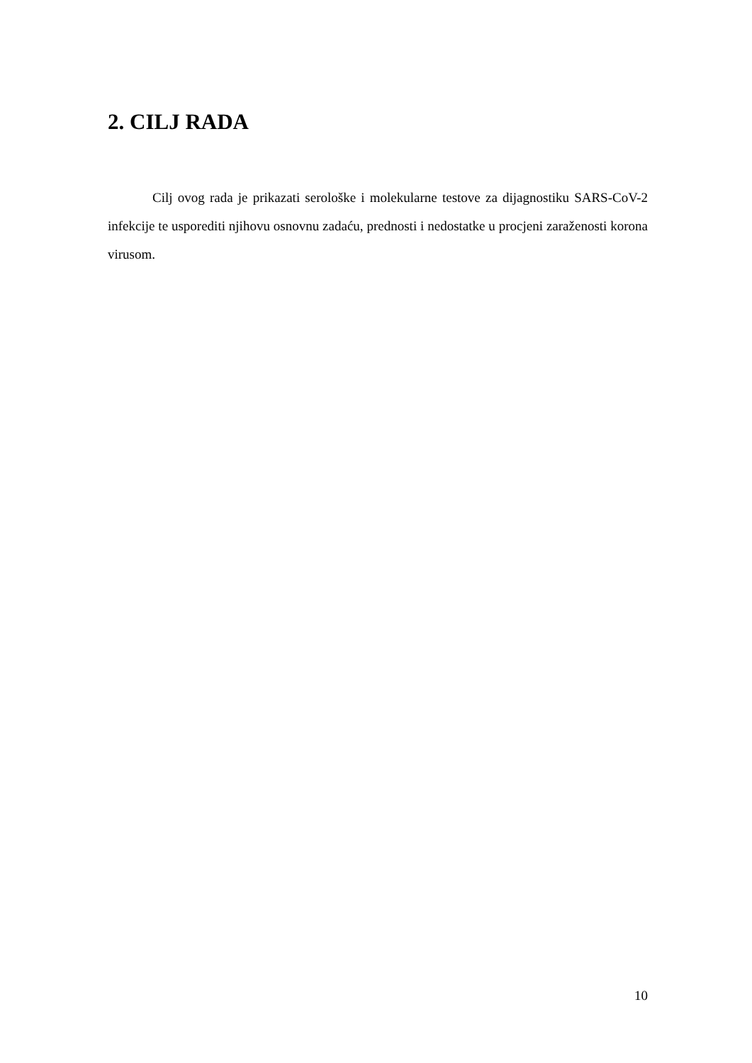2. CILJ RADA
Cilj ovog rada je prikazati serološke i molekularne testove za dijagnostiku SARS-CoV-2 infekcije te usporediti njihovu osnovnu zadaću, prednosti i nedostatke u procjeni zaraženosti korona virusom.
10